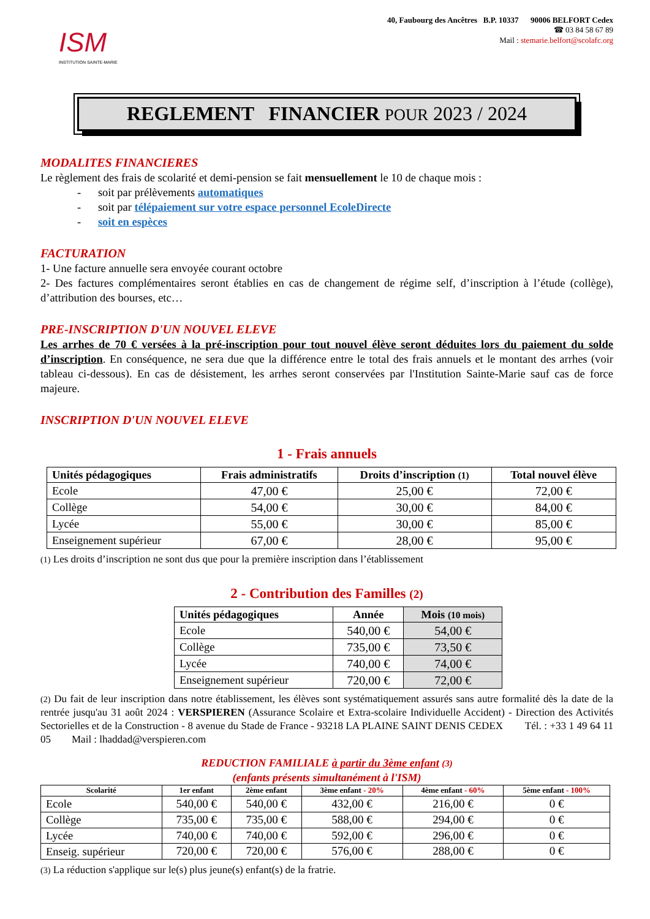ISM
INSTITUTION SAINTE-MARIE
40, Faubourg des Ancêtres B.P. 10337 90006 BELFORT Cedex
☎ 03 84 58 67 89
Mail : stemarie.belfort@scolafc.org
REGLEMENT FINANCIER POUR 2023 / 2024
MODALITES FINANCIERES
Le règlement des frais de scolarité et demi-pension se fait mensuellement le 10 de chaque mois :
- soit par prélèvements automatiques
- soit par télépaiement sur votre espace personnel EcoleDirecte
- soit en espèces
FACTURATION
1- Une facture annuelle sera envoyée courant octobre
2- Des factures complémentaires seront établies en cas de changement de régime self, d’inscription à l’étude (collège), d’attribution des bourses, etc…
PRE-INSCRIPTION D'UN NOUVEL ELEVE
Les arrhes de 70 € versées à la pré-inscription pour tout nouvel élève seront déduites lors du paiement du solde d’inscription. En conséquence, ne sera due que la différence entre le total des frais annuels et le montant des arrhes (voir tableau ci-dessous). En cas de désistement, les arrhes seront conservées par l'Institution Sainte-Marie sauf cas de force majeure.
INSCRIPTION D'UN NOUVEL ELEVE
1 - Frais annuels
| Unités pédagogiques | Frais administratifs | Droits d’inscription (1) | Total nouvel élève |
| --- | --- | --- | --- |
| Ecole | 47,00 € | 25,00 € | 72,00 € |
| Collège | 54,00 € | 30,00 € | 84,00 € |
| Lycée | 55,00 € | 30,00 € | 85,00 € |
| Enseignement supérieur | 67,00 € | 28,00 € | 95,00 € |
(1) Les droits d’inscription ne sont dus que pour la première inscription dans l’établissement
2 - Contribution des Familles (2)
| Unités pédagogiques | Année | Mois (10 mois) |
| --- | --- | --- |
| Ecole | 540,00 € | 54,00 € |
| Collège | 735,00 € | 73,50 € |
| Lycée | 740,00 € | 74,00 € |
| Enseignement supérieur | 720,00 € | 72,00 € |
(2) Du fait de leur inscription dans notre établissement, les élèves sont systématiquement assurés sans autre formalité dès la date de la rentrée jusqu'au 31 août 2024 : VERSPIEREN (Assurance Scolaire et Extra-scolaire Individuelle Accident) - Direction des Activités Sectorielles et de la Construction - 8 avenue du Stade de France - 93218 LA PLAINE SAINT DENIS CEDEX Tél. : +33 1 49 64 11 05 Mail : lhaddad@verspieren.com
REDUCTION FAMILIALE à partir du 3ème enfant (3)
(enfants présents simultanément à l'ISM)
| Scolarité | 1er enfant | 2ème enfant | 3ème enfant - 20% | 4ème enfant - 60% | 5ème enfant - 100% |
| --- | --- | --- | --- | --- | --- |
| Ecole | 540,00 € | 540,00 € | 432,00 € | 216,00 € | 0 € |
| Collège | 735,00 € | 735,00 € | 588,00 € | 294,00 € | 0 € |
| Lycée | 740,00 € | 740,00 € | 592,00 € | 296,00 € | 0 € |
| Enseig. supérieur | 720,00 € | 720,00 € | 576,00 € | 288,00 € | 0 € |
(3) La réduction s'applique sur le(s) plus jeune(s) enfant(s) de la fratrie.